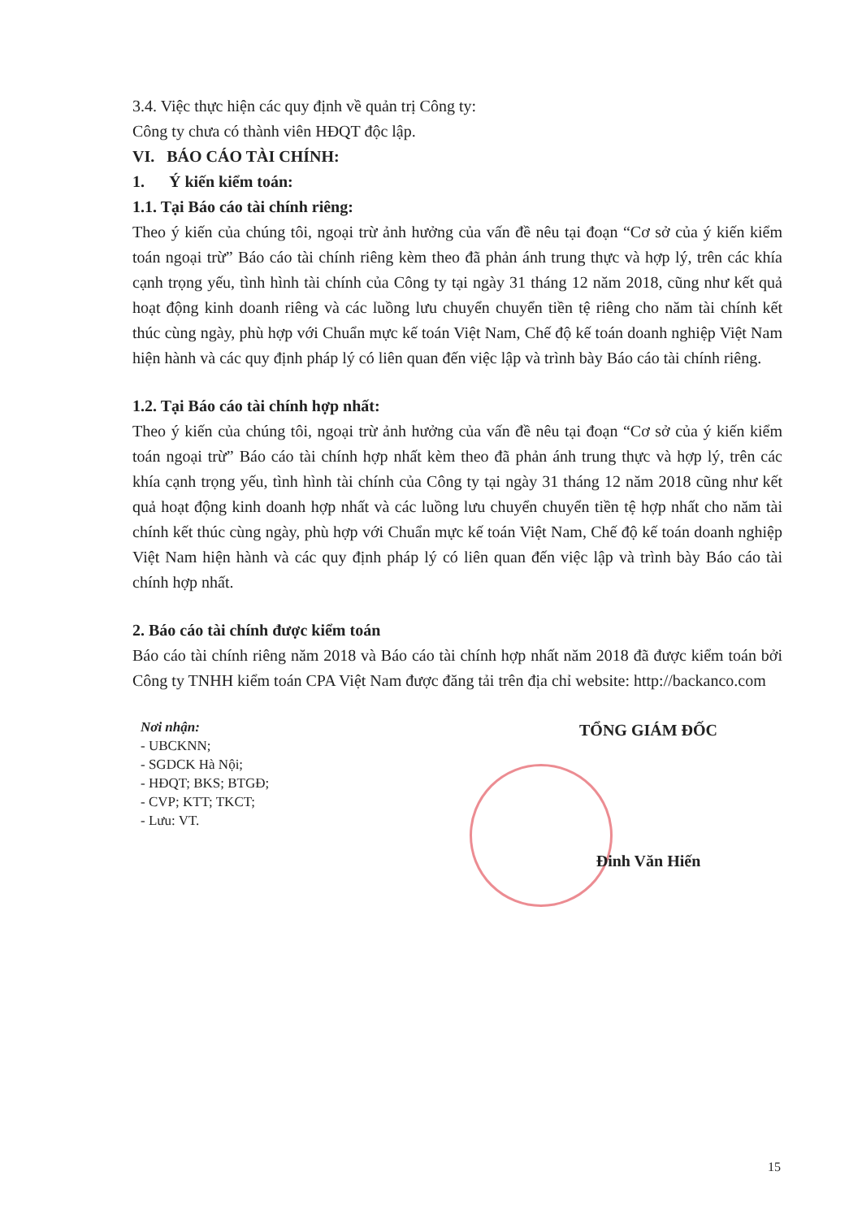3.4. Việc thực hiện các quy định về quản trị Công ty:
Công ty chưa có thành viên HĐQT độc lập.
VI. BÁO CÁO TÀI CHÍNH:
1. Ý kiến kiểm toán:
1.1. Tại Báo cáo tài chính riêng:
Theo ý kiến của chúng tôi, ngoại trừ ảnh hưởng của vấn đề nêu tại đoạn “Cơ sở của ý kiến kiểm toán ngoại trừ” Báo cáo tài chính riêng kèm theo đã phản ánh trung thực và hợp lý, trên các khía cạnh trọng yếu, tình hình tài chính của Công ty tại ngày 31 tháng 12 năm 2018, cũng như kết quả hoạt động kinh doanh riêng và các luồng lưu chuyển chuyển tiền tệ riêng cho năm tài chính kết thúc cùng ngày, phù hợp với Chuẩn mực kế toán Việt Nam, Chế độ kế toán doanh nghiệp Việt Nam hiện hành và các quy định pháp lý có liên quan đến việc lập và trình bày Báo cáo tài chính riêng.
1.2. Tại Báo cáo tài chính hợp nhất:
Theo ý kiến của chúng tôi, ngoại trừ ảnh hưởng của vấn đề nêu tại đoạn “Cơ sở của ý kiến kiểm toán ngoại trừ” Báo cáo tài chính hợp nhất kèm theo đã phản ánh trung thực và hợp lý, trên các khía cạnh trọng yếu, tình hình tài chính của Công ty tại ngày 31 tháng 12 năm 2018 cũng như kết quả hoạt động kinh doanh hợp nhất và các luồng lưu chuyển chuyển tiền tệ hợp nhất cho năm tài chính kết thúc cùng ngày, phù hợp với Chuẩn mực kế toán Việt Nam, Chế độ kế toán doanh nghiệp Việt Nam hiện hành và các quy định pháp lý có liên quan đến việc lập và trình bày Báo cáo tài chính hợp nhất.
2. Báo cáo tài chính được kiểm toán
Báo cáo tài chính riêng năm 2018 và Báo cáo tài chính hợp nhất năm 2018 đã được kiểm toán bởi Công ty TNHH kiểm toán CPA Việt Nam được đăng tải trên địa chỉ website: http://backanco.com
Nơi nhận:
- UBCKNN;
- SGDCK Hà Nội;
- HĐQT; BKS; BTGĐ;
- CVP; KTT; TKCT;
- Lưu: VT.
TỔNG GIÁM ĐỐC
Đinh Văn Hiến
15